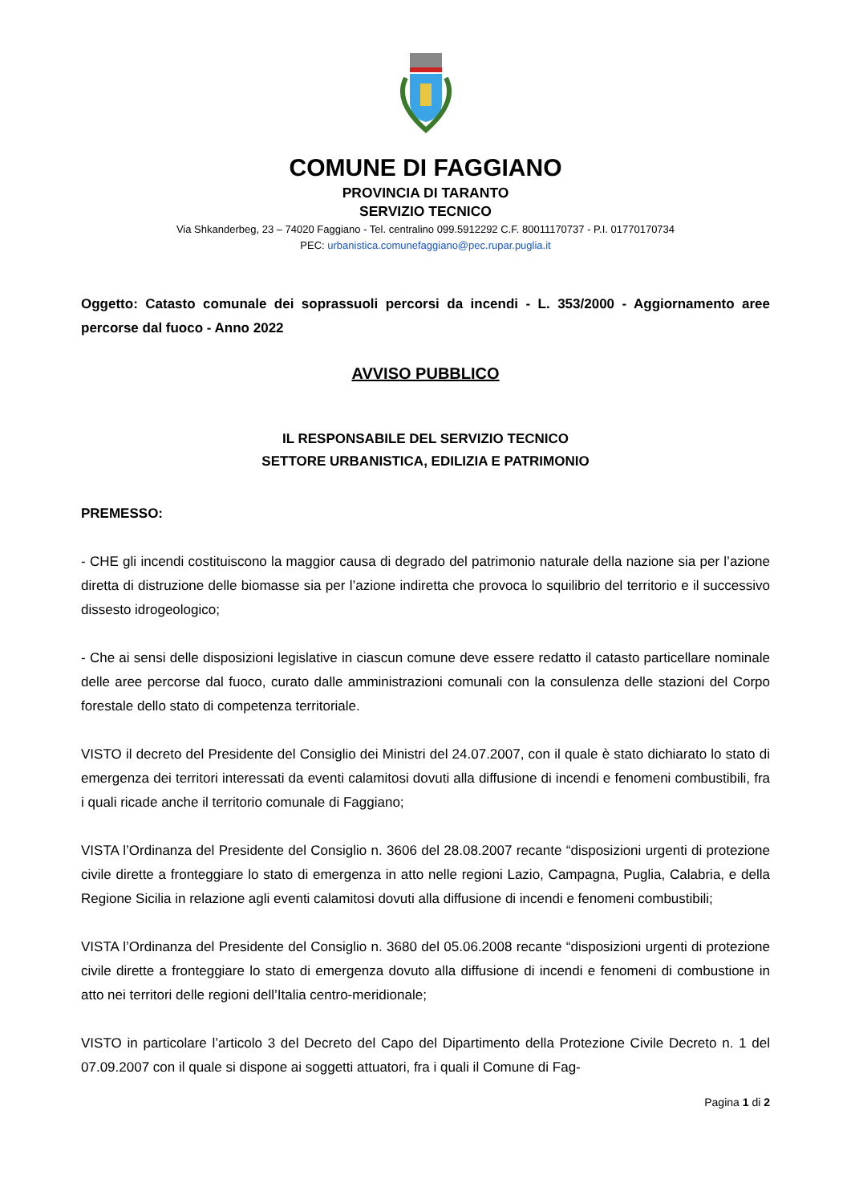COMUNE DI FAGGIANO
PROVINCIA DI TARANTO
SERVIZIO TECNICO
Via Shkanderbeg, 23 – 74020 Faggiano - Tel. centralino 099.5912292 C.F. 80011170737 - P.I. 01770170734
PEC: urbanistica.comunefaggiano@pec.rupar.puglia.it
Oggetto: Catasto comunale dei soprassuoli percorsi da incendi - L. 353/2000 - Aggiornamento aree percorse dal fuoco - Anno 2022
AVVISO PUBBLICO
IL RESPONSABILE DEL SERVIZIO TECNICO
SETTORE URBANISTICA, EDILIZIA E PATRIMONIO
PREMESSO:
- CHE gli incendi costituiscono la maggior causa di degrado del patrimonio naturale della nazione sia per l’azione diretta di distruzione delle biomasse sia per l’azione indiretta che provoca lo squilibrio del territorio e il successivo dissesto idrogeologico;
- Che ai sensi delle disposizioni legislative in ciascun comune deve essere redatto il catasto particellare nominale delle aree percorse dal fuoco, curato dalle amministrazioni comunali con la consulenza delle stazioni del Corpo forestale dello stato di competenza territoriale.
VISTO il decreto del Presidente del Consiglio dei Ministri del 24.07.2007, con il quale è stato dichiarato lo stato di emergenza dei territori interessati da eventi calamitosi dovuti alla diffusione di incendi e fenomeni combustibili, fra i quali ricade anche il territorio comunale di Faggiano;
VISTA l’Ordinanza del Presidente del Consiglio n. 3606 del 28.08.2007 recante “disposizioni urgenti di protezione civile dirette a fronteggiare lo stato di emergenza in atto nelle regioni Lazio, Campagna, Puglia, Calabria, e della Regione Sicilia in relazione agli eventi calamitosi dovuti alla diffusione di incendi e fenomeni combustibili;
VISTA l’Ordinanza del Presidente del Consiglio n. 3680 del 05.06.2008 recante “disposizioni urgenti di protezione civile dirette a fronteggiare lo stato di emergenza dovuto alla diffusione di incendi e fenomeni di combustione in atto nei territori delle regioni dell’Italia centro-meridionale;
VISTO in particolare l’articolo 3 del Decreto del Capo del Dipartimento della Protezione Civile Decreto n. 1 del 07.09.2007 con il quale si dispone ai soggetti attuatori, fra i quali il Comune di Fag-
Pagina 1 di 2